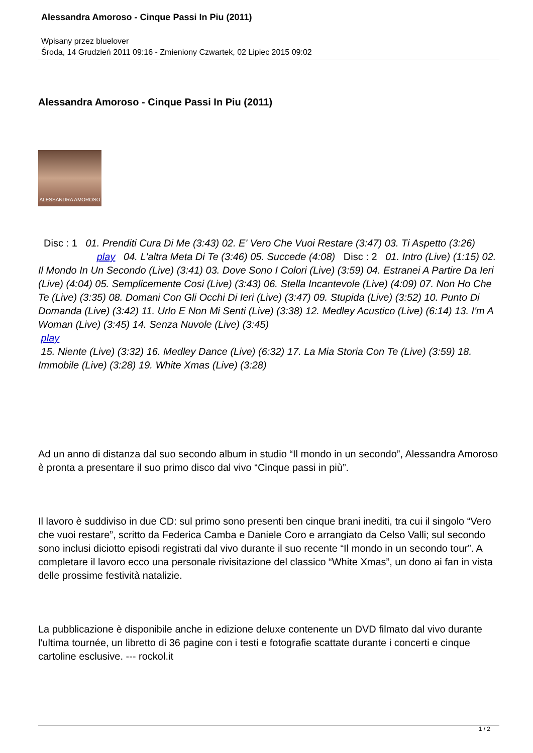Alessandra Amoroso - Cinque Passi In Piu (2011)
Wpisany przez bluelover
Środa, 14 Grudzień 2011 09:16 - Zmieniony Czwartek, 02 Lipiec 2015 09:02
Alessandra Amoroso - Cinque Passi In Piu (2011)
ALESSANDRA AMOROSO
Disc : 1 01. Prenditi Cura Di Me (3:43) 02. E' Vero Che Vuoi Restare (3:47) 03. Ti Aspetto (3:26) play 04. L'altra Meta Di Te (3:46) 05. Succede (4:08) Disc : 2 01. Intro (Live) (1:15) 02. Il Mondo In Un Secondo (Live) (3:41) 03. Dove Sono I Colori (Live) (3:59) 04. Estranei A Partire Da Ieri (Live) (4:04) 05. Semplicemente Cosi (Live) (3:43) 06. Stella Incantevole (Live) (4:09) 07. Non Ho Che Te (Live) (3:35) 08. Domani Con Gli Occhi Di Ieri (Live) (3:47) 09. Stupida (Live) (3:52) 10. Punto Di Domanda (Live) (3:42) 11. Urlo E Non Mi Senti (Live) (3:38) 12. Medley Acustico (Live) (6:14) 13. I'm A Woman (Live) (3:45) 14. Senza Nuvole (Live) (3:45)
play
15. Niente (Live) (3:32) 16. Medley Dance (Live) (6:32) 17. La Mia Storia Con Te (Live) (3:59) 18. Immobile (Live) (3:28) 19. White Xmas (Live) (3:28)
Ad un anno di distanza dal suo secondo album in studio “Il mondo in un secondo”, Alessandra Amoroso è pronta a presentare il suo primo disco dal vivo “Cinque passi in più”.
Il lavoro è suddiviso in due CD: sul primo sono presenti ben cinque brani inediti, tra cui il singolo “Vero che vuoi restare”, scritto da Federica Camba e Daniele Coro e arrangiato da Celso Valli; sul secondo sono inclusi diciotto episodi registrati dal vivo durante il suo recente “Il mondo in un secondo tour”. A completare il lavoro ecco una personale rivisitazione del classico “White Xmas”, un dono ai fan in vista delle prossime festività natalizie.
La pubblicazione è disponibile anche in edizione deluxe contenente un DVD filmato dal vivo durante l'ultima tournée, un libretto di 36 pagine con i testi e fotografie scattate durante i concerti e cinque cartoline esclusive. --- rockol.it
1 / 2